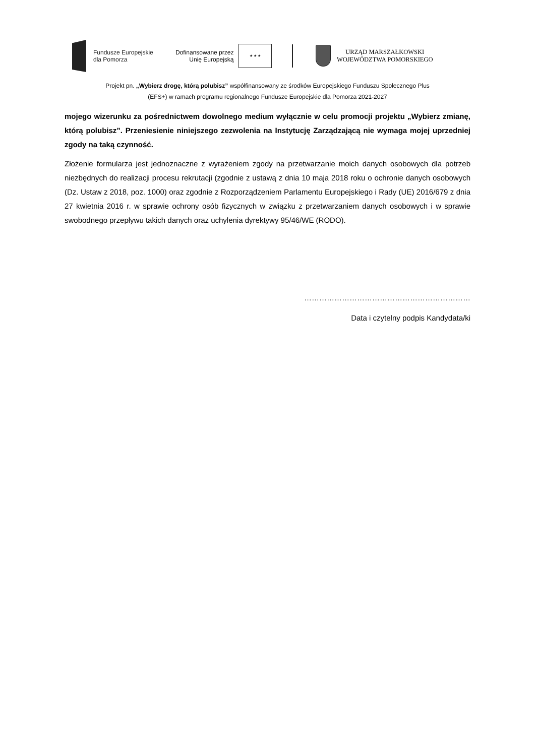Fundusze Europejskie
dla Pomorza
Dofinansowane przez
Unię Europejską
★ ★ ★
URZĄD MARSZAŁKOWSKI
WOJEWÓDZTWA POMORSKIEGO
Projekt pn. „Wybierz drogę, którą polubisz” współfinansowany ze środków Europejskiego Funduszu Społecznego Plus
(EFS+) w ramach programu regionalnego Fundusze Europejskie dla Pomorza 2021-2027
mojego wizerunku za pośrednictwem dowolnego medium wyłącznie w celu promocji projektu „Wybierz zmianę, którą polubisz”. Przeniesienie niniejszego zezwolenia na Instytucję Zarządzającą nie wymaga mojej uprzedniej zgody na taką czynność.
Złożenie formularza jest jednoznaczne z wyrażeniem zgody na przetwarzanie moich danych osobowych dla potrzeb niezbędnych do realizacji procesu rekrutacji (zgodnie z ustawą z dnia 10 maja 2018 roku o ochronie danych osobowych (Dz. Ustaw z 2018, poz. 1000) oraz zgodnie z Rozporządzeniem Parlamentu Europejskiego i Rady (UE) 2016/679 z dnia 27 kwietnia 2016 r. w sprawie ochrony osób fizycznych w związku z przetwarzaniem danych osobowych i w sprawie swobodnego przepływu takich danych oraz uchylenia dyrektywy 95/46/WE (RODO).
…………………………………………………………
Data i czytelny podpis Kandydata/ki